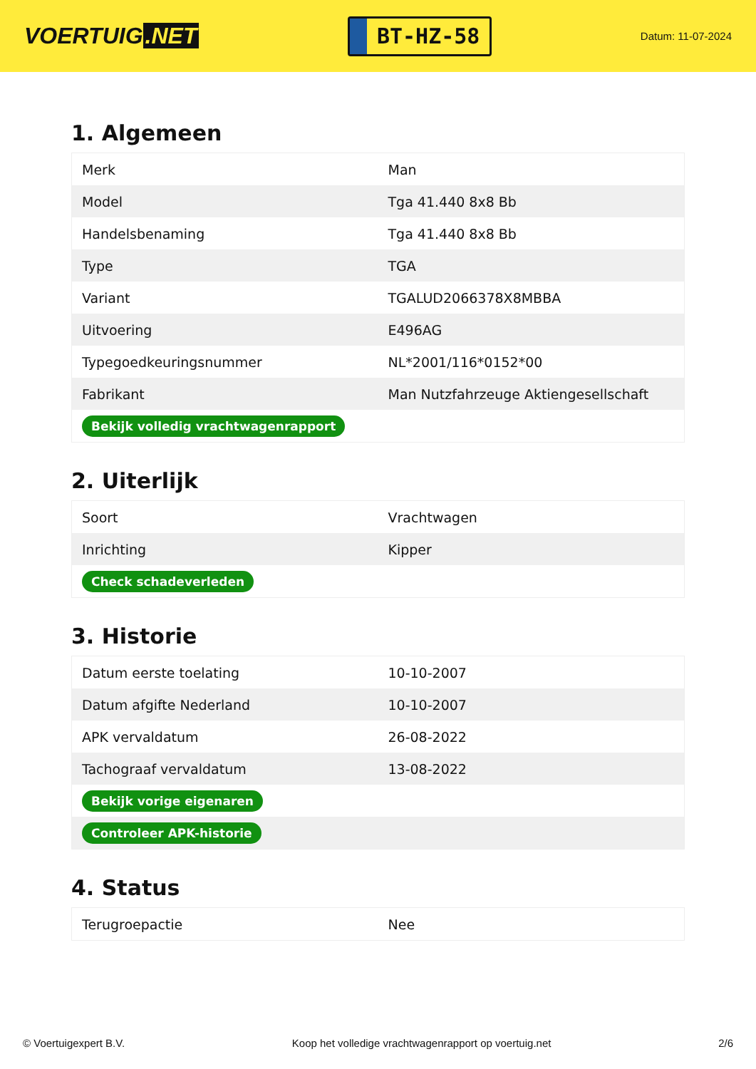VOERTUIG.NET
BT-HZ-58
Datum: 11-07-2024
1. Algemeen
| Merk | Man |
| Model | Tga 41.440 8x8 Bb |
| Handelsbenaming | Tga 41.440 8x8 Bb |
| Type | TGA |
| Variant | TGALUD2066378X8MBBA |
| Uitvoering | E496AG |
| Typegoedkeuringsnummer | NL*2001/116*0152*00 |
| Fabrikant | Man Nutzfahrzeuge Aktiengesellschaft |
| Bekijk volledig vrachtwagenrapport | |
2. Uiterlijk
| Soort | Vrachtwagen |
| Inrichting | Kipper |
| Check schadeverleden | |
3. Historie
| Datum eerste toelating | 10-10-2007 |
| Datum afgifte Nederland | 10-10-2007 |
| APK vervaldatum | 26-08-2022 |
| Tachograaf vervaldatum | 13-08-2022 |
| Bekijk vorige eigenaren | |
| Controleer APK-historie | |
4. Status
| Terugroepactie | Nee |
© Voertuigexpert B.V. Koop het volledige vrachtwagenrapport op voertuig.net 2/6